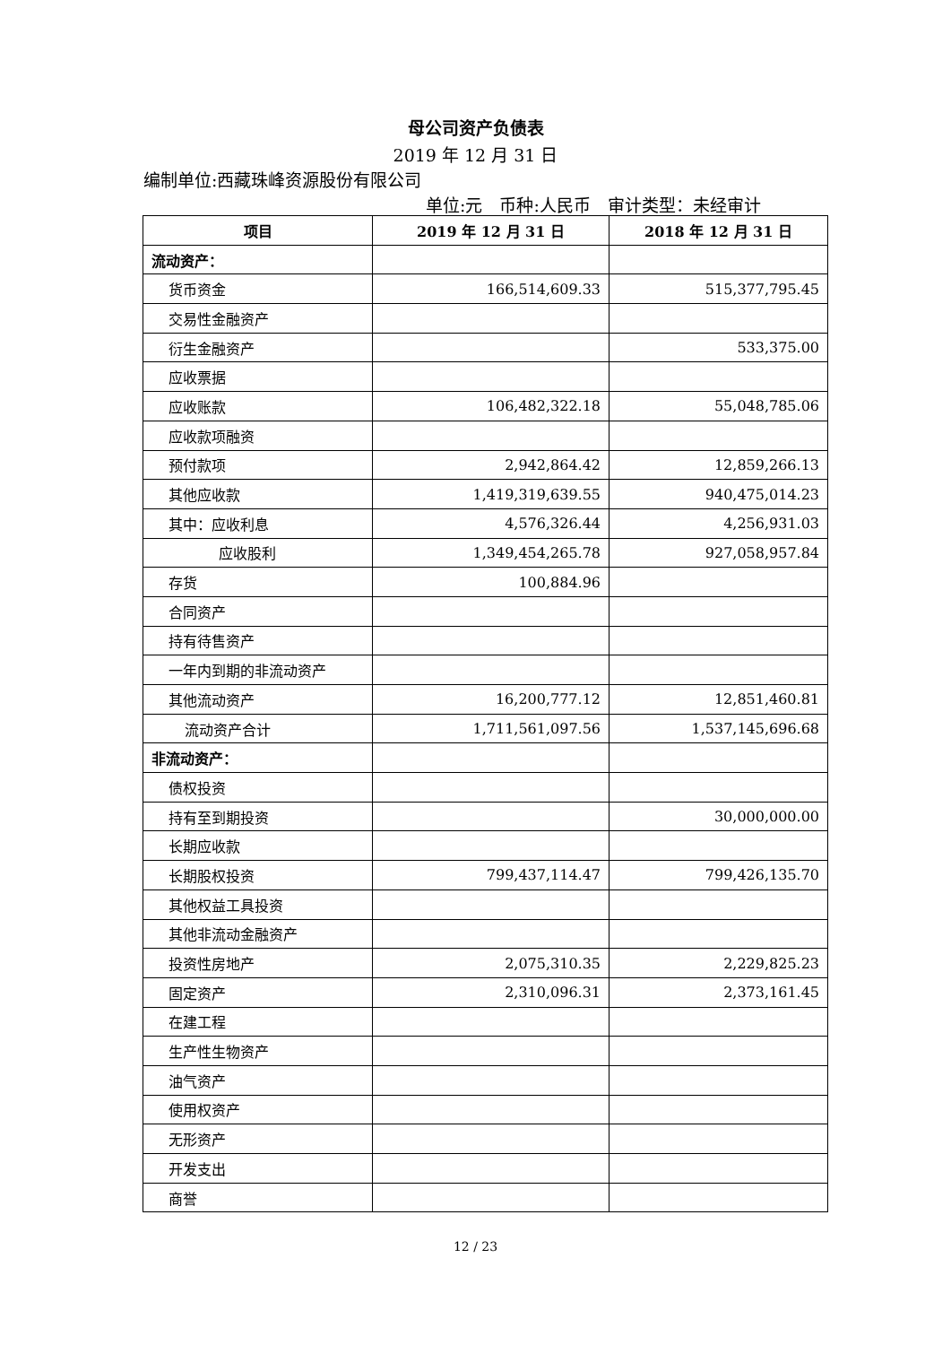母公司资产负债表
2019 年 12 月 31 日
编制单位:西藏珠峰资源股份有限公司
单位:元　币种:人民币　审计类型：未经审计
| 项目 | 2019 年 12 月 31 日 | 2018 年 12 月 31 日 |
| --- | --- | --- |
| 流动资产： | | |
| 货币资金 | 166,514,609.33 | 515,377,795.45 |
| 交易性金融资产 | | |
| 衍生金融资产 | | 533,375.00 |
| 应收票据 | | |
| 应收账款 | 106,482,322.18 | 55,048,785.06 |
| 应收款项融资 | | |
| 预付款项 | 2,942,864.42 | 12,859,266.13 |
| 其他应收款 | 1,419,319,639.55 | 940,475,014.23 |
| 其中：应收利息 | 4,576,326.44 | 4,256,931.03 |
| 应收股利 | 1,349,454,265.78 | 927,058,957.84 |
| 存货 | 100,884.96 | |
| 合同资产 | | |
| 持有待售资产 | | |
| 一年内到期的非流动资产 | | |
| 其他流动资产 | 16,200,777.12 | 12,851,460.81 |
| 流动资产合计 | 1,711,561,097.56 | 1,537,145,696.68 |
| 非流动资产： | | |
| 债权投资 | | |
| 持有至到期投资 | | 30,000,000.00 |
| 长期应收款 | | |
| 长期股权投资 | 799,437,114.47 | 799,426,135.70 |
| 其他权益工具投资 | | |
| 其他非流动金融资产 | | |
| 投资性房地产 | 2,075,310.35 | 2,229,825.23 |
| 固定资产 | 2,310,096.31 | 2,373,161.45 |
| 在建工程 | | |
| 生产性生物资产 | | |
| 油气资产 | | |
| 使用权资产 | | |
| 无形资产 | | |
| 开发支出 | | |
| 商誉 | | |
12 / 23